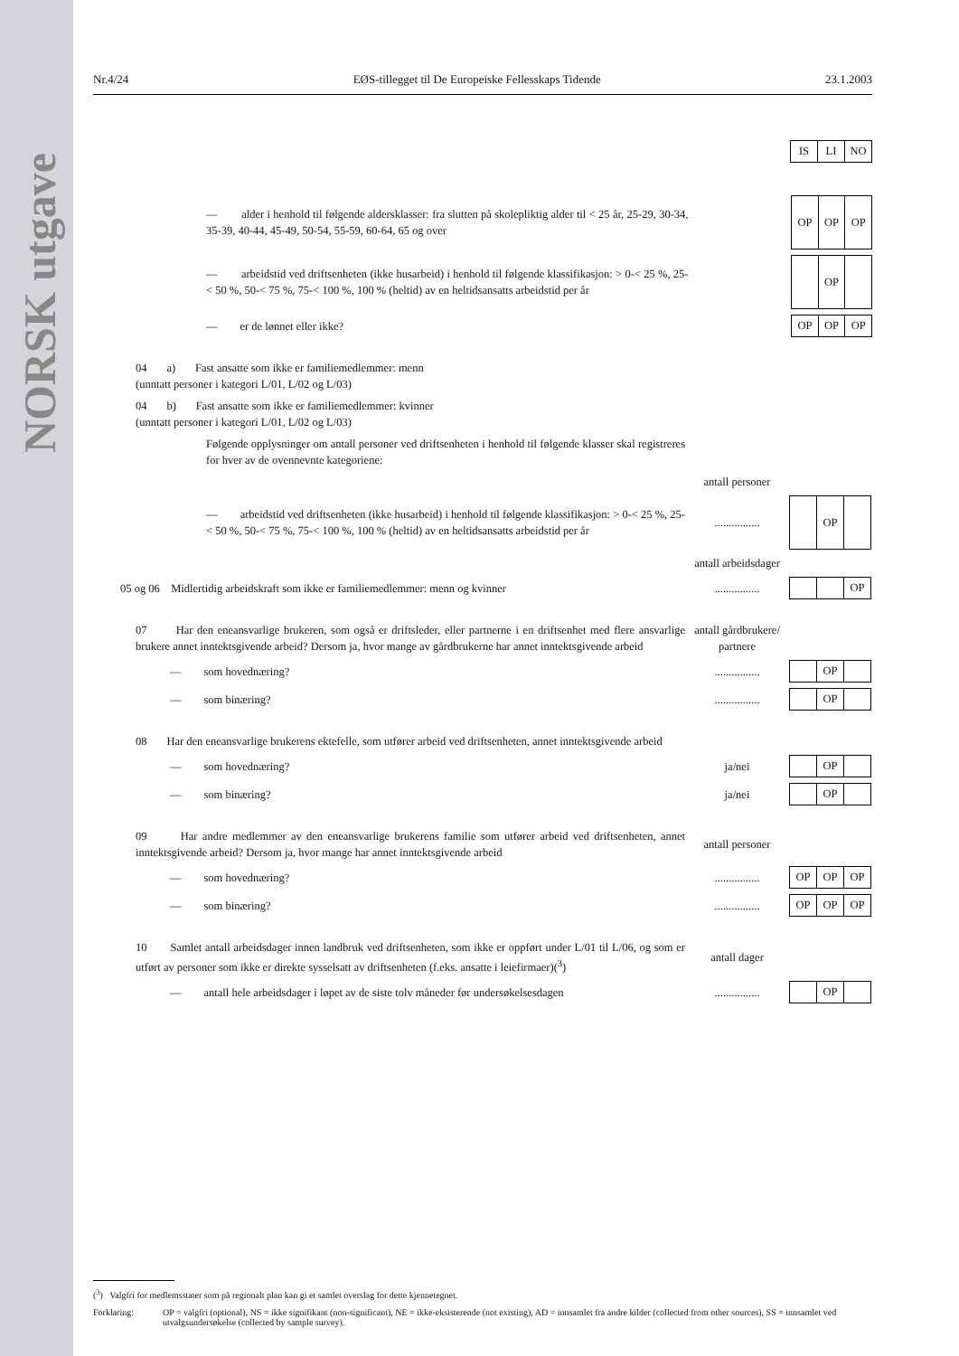NORSK utgave
Nr.4/24 EØS-tillegget til De Europeiske Fellesskaps Tidende 23.1.2003
| IS | LI | NO |
— alder i henhold til følgende aldersklasser: fra slutten på skolepliktig alder til < 25 år, 25-29, 30-34, 35-39, 40-44, 45-49, 50-54, 55-59, 60-64, 65 og over
| OP | OP | OP |
— arbeidstid ved driftsenheten (ikke husarbeid) i henhold til følgende klassifikasjon: > 0-< 25 %, 25-< 50 %, 50-< 75 %, 75-< 100 %, 100 % (heltid) av en heltidsansatts arbeidstid per år
| | OP | |
— er de lønnet eller ikke?
| OP | OP | OP |
04 a) Fast ansatte som ikke er familiemedlemmer: menn
(unntatt personer i kategori L/01, L/02 og L/03)
04 b) Fast ansatte som ikke er familiemedlemmer: kvinner
(unntatt personer i kategori L/01, L/02 og L/03)
Følgende opplysninger om antall personer ved driftsenheten i henhold til følgende klasser skal registreres for hver av de ovennevnte kategoriene:
antall personer
— arbeidstid ved driftsenheten (ikke husarbeid) i henhold til følgende klassifikasjon: > 0-< 25 %, 25-< 50 %, 50-< 75 %, 75-< 100 %, 100 % (heltid) av en heltidsansatts arbeidstid per år
................
| | OP | |
antall arbeidsdager
05 og 06 Midlertidig arbeidskraft som ikke er familiemedlemmer: menn og kvinner
................
| | | OP |
07 Har den eneansvarlige brukeren, som også er driftsleder, eller partnerne i en driftsenhet med flere ansvarlige brukere annet inntektsgivende arbeid? Dersom ja, hvor mange av gårdbrukerne har annet inntektsgivende arbeid
antall gårdbrukere/ partnere
— som hovednæring?
................
| | OP | |
— som binæring?
................
| | OP | |
08 Har den eneansvarlige brukerens ektefelle, som utfører arbeid ved driftsenheten, annet inntektsgivende arbeid
— som hovednæring? ja/nei
| | OP | |
— som binæring? ja/nei
| | OP | |
09 Har andre medlemmer av den eneansvarlige brukerens familie som utfører arbeid ved driftsenheten, annet inntektsgivende arbeid? Dersom ja, hvor mange har annet inntektsgivende arbeid
antall personer
— som hovednæring?
................
| OP | OP | OP |
— som binæring?
................
| OP | OP | OP |
10 Samlet antall arbeidsdager innen landbruk ved driftsenheten, som ikke er oppført under L/01 til L/06, og som er utført av personer som ikke er direkte sysselsatt av driftsenheten (f.eks. ansatte i leiefirmaer)(<sup>3</sup>)
antall dager
— antall hele arbeidsdager i løpet av de siste tolv måneder før undersøkelsesdagen
................
| | OP | |
(<sup>3</sup>) Valgfri for medlemsstater som på regionalt plan kan gi et samlet overslag for dette kjennetegnet.
Forklaring: OP = valgfri (optional), NS = ikke signifikant (non-significant), NE = ikke-eksisterende (not existing), AD = innsamlet fra andre kilder (collected from other sources), SS = innsamlet ved utvalgsundersøkelse (collected by sample survey).